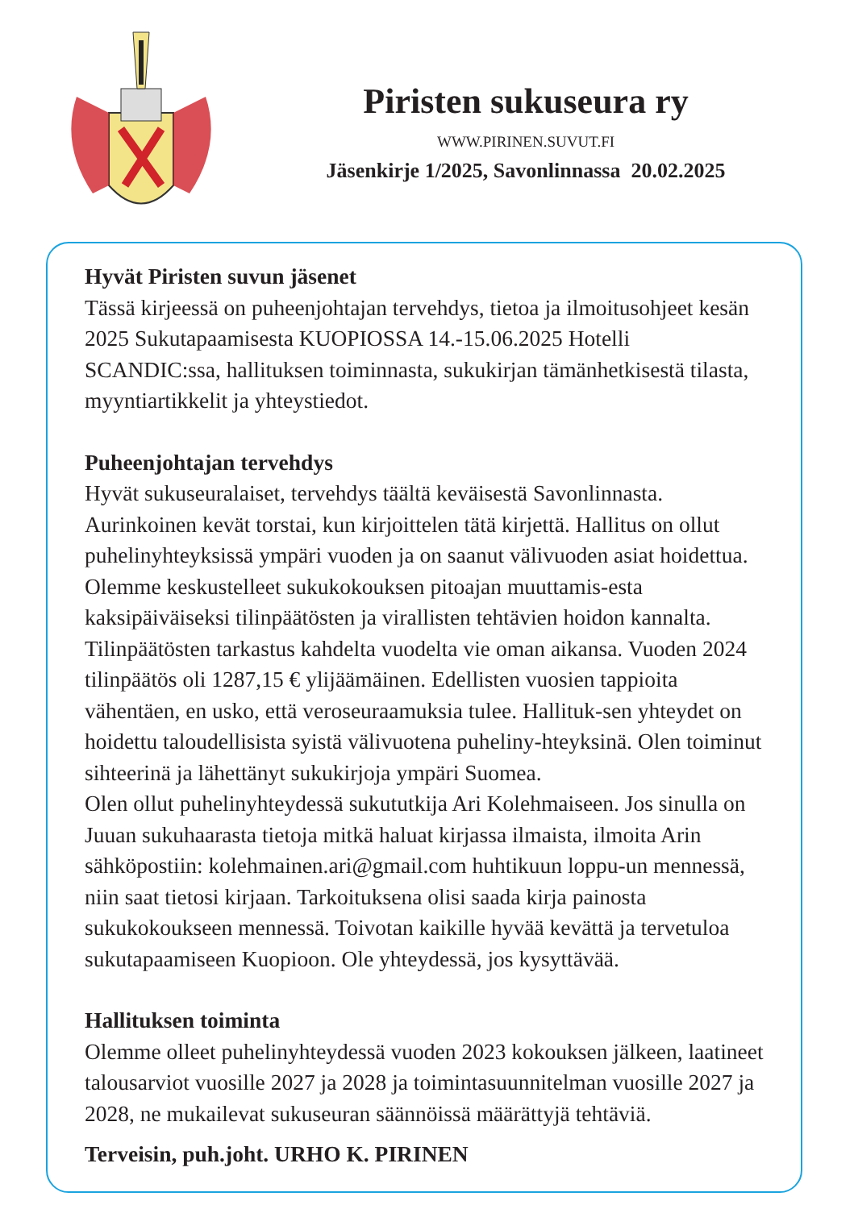Piristen sukuseura ry
WWW.PIRINEN.SUVUT.FI
Jäsenkirje 1/2025, Savonlinnassa 20.02.2025
Hyvät Piristen suvun jäsenet
Tässä kirjeessä on puheenjohtajan tervehdys, tietoa ja ilmoitusohjeet kesän 2025 Sukutapaamisesta KUOPIOSSA 14.-15.06.2025 Hotelli SCANDIC:ssa, hallituksen toiminnasta, sukukirjan tämänhetkisestä tilasta, myyntiartikkelit ja yhteystiedot.
Puheenjohtajan tervehdys
Hyvät sukuseuralaiset, tervehdys täältä keväisestä Savonlinnasta. Aurinkoinen kevät torstai, kun kirjoittelen tätä kirjettä. Hallitus on ollut puhelinyhteyksissä ympäri vuoden ja on saanut välivuoden asiat hoidettua. Olemme keskustelleet sukukokouksen pitoajan muuttamis-esta kaksipäiväiseksi tilinpäätösten ja virallisten tehtävien hoidon kannalta. Tilinpäätösten tarkastus kahdelta vuodelta vie oman aikansa. Vuoden 2024 tilinpäätös oli 1287,15 € ylijäämäinen. Edellisten vuosien tappioita vähentäen, en usko, että veroseuraamuksia tulee. Hallituk-sen yhteydet on hoidettu taloudellisista syistä välivuotena puheliny-hteyksinä. Olen toiminut sihteerinä ja lähettänyt sukukirjoja ympäri Suomea.
Olen ollut puhelinyhteydessä sukututkija Ari Kolehmaiseen. Jos sinulla on Juuan sukuhaarasta tietoja mitkä haluat kirjassa ilmaista, ilmoita Arin sähköpostiin: kolehmainen.ari@gmail.com huhtikuun loppu-un mennessä, niin saat tietosi kirjaan. Tarkoituksena olisi saada kirja painosta sukukokoukseen mennessä. Toivotan kaikille hyvää kevättä ja tervetuloa sukutapaamiseen Kuopioon. Ole yhteydessä, jos kysyttävää.
Hallituksen toiminta
Olemme olleet puhelinyhteydessä vuoden 2023 kokouksen jälkeen, laatineet talousarviot vuosille 2027 ja 2028 ja toimintasuunnitelman vuosille 2027 ja 2028, ne mukailevat sukuseuran säännöissä määrättyjä tehtäviä.
Terveisin, puh.joht. URHO K. PIRINEN